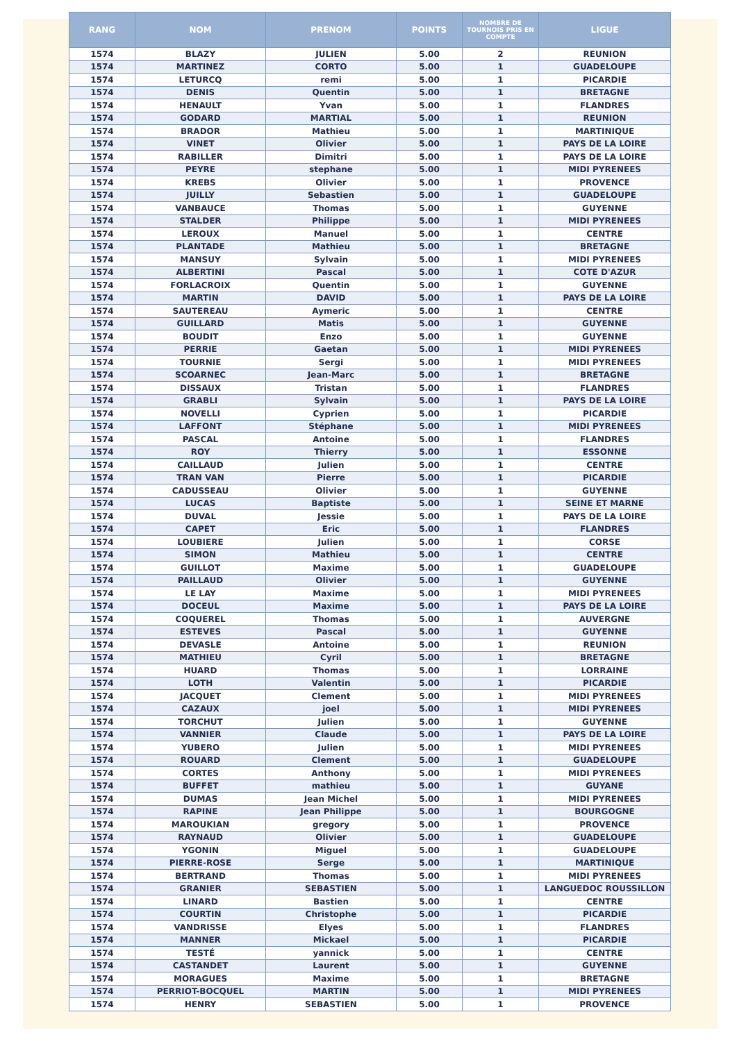| RANG | NOM | PRENOM | POINTS | NOMBRE DE TOURNOIS PRIS EN COMPTE | LIGUE |
| --- | --- | --- | --- | --- | --- |
| 1574 | BLAZY | JULIEN | 5.00 | 2 | REUNION |
| 1574 | MARTINEZ | CORTO | 5.00 | 1 | GUADELOUPE |
| 1574 | LETURCQ | remi | 5.00 | 1 | PICARDIE |
| 1574 | DENIS | Quentin | 5.00 | 1 | BRETAGNE |
| 1574 | HENAULT | Yvan | 5.00 | 1 | FLANDRES |
| 1574 | GODARD | MARTIAL | 5.00 | 1 | REUNION |
| 1574 | BRADOR | Mathieu | 5.00 | 1 | MARTINIQUE |
| 1574 | VINET | Olivier | 5.00 | 1 | PAYS DE LA LOIRE |
| 1574 | RABILLER | Dimitri | 5.00 | 1 | PAYS DE LA LOIRE |
| 1574 | PEYRE | stephane | 5.00 | 1 | MIDI PYRENEES |
| 1574 | KREBS | Olivier | 5.00 | 1 | PROVENCE |
| 1574 | JUILLY | Sebastien | 5.00 | 1 | GUADELOUPE |
| 1574 | VANBAUCE | Thomas | 5.00 | 1 | GUYENNE |
| 1574 | STALDER | Philippe | 5.00 | 1 | MIDI PYRENEES |
| 1574 | LEROUX | Manuel | 5.00 | 1 | CENTRE |
| 1574 | PLANTADE | Mathieu | 5.00 | 1 | BRETAGNE |
| 1574 | MANSUY | Sylvain | 5.00 | 1 | MIDI PYRENEES |
| 1574 | ALBERTINI | Pascal | 5.00 | 1 | COTE D'AZUR |
| 1574 | FORLACROIX | Quentin | 5.00 | 1 | GUYENNE |
| 1574 | MARTIN | DAVID | 5.00 | 1 | PAYS DE LA LOIRE |
| 1574 | SAUTEREAU | Aymeric | 5.00 | 1 | CENTRE |
| 1574 | GUILLARD | Matis | 5.00 | 1 | GUYENNE |
| 1574 | BOUDIT | Enzo | 5.00 | 1 | GUYENNE |
| 1574 | PERRIE | Gaetan | 5.00 | 1 | MIDI PYRENEES |
| 1574 | TOURNIE | Sergi | 5.00 | 1 | MIDI PYRENEES |
| 1574 | SCOARNEC | Jean-Marc | 5.00 | 1 | BRETAGNE |
| 1574 | DISSAUX | Tristan | 5.00 | 1 | FLANDRES |
| 1574 | GRABLI | Sylvain | 5.00 | 1 | PAYS DE LA LOIRE |
| 1574 | NOVELLI | Cyprien | 5.00 | 1 | PICARDIE |
| 1574 | LAFFONT | Stéphane | 5.00 | 1 | MIDI PYRENEES |
| 1574 | PASCAL | Antoine | 5.00 | 1 | FLANDRES |
| 1574 | ROY | Thierry | 5.00 | 1 | ESSONNE |
| 1574 | CAILLAUD | Julien | 5.00 | 1 | CENTRE |
| 1574 | TRAN VAN | Pierre | 5.00 | 1 | PICARDIE |
| 1574 | CADUSSEAU | Olivier | 5.00 | 1 | GUYENNE |
| 1574 | LUCAS | Baptiste | 5.00 | 1 | SEINE ET MARNE |
| 1574 | DUVAL | Jessie | 5.00 | 1 | PAYS DE LA LOIRE |
| 1574 | CAPET | Eric | 5.00 | 1 | FLANDRES |
| 1574 | LOUBIERE | Julien | 5.00 | 1 | CORSE |
| 1574 | SIMON | Mathieu | 5.00 | 1 | CENTRE |
| 1574 | GUILLOT | Maxime | 5.00 | 1 | GUADELOUPE |
| 1574 | PAILLAUD | Olivier | 5.00 | 1 | GUYENNE |
| 1574 | LE LAY | Maxime | 5.00 | 1 | MIDI PYRENEES |
| 1574 | DOCEUL | Maxime | 5.00 | 1 | PAYS DE LA LOIRE |
| 1574 | COQUEREL | Thomas | 5.00 | 1 | AUVERGNE |
| 1574 | ESTEVES | Pascal | 5.00 | 1 | GUYENNE |
| 1574 | DEVASLE | Antoine | 5.00 | 1 | REUNION |
| 1574 | MATHIEU | Cyril | 5.00 | 1 | BRETAGNE |
| 1574 | HUARD | Thomas | 5.00 | 1 | LORRAINE |
| 1574 | LOTH | Valentin | 5.00 | 1 | PICARDIE |
| 1574 | JACQUET | Clement | 5.00 | 1 | MIDI PYRENEES |
| 1574 | CAZAUX | joel | 5.00 | 1 | MIDI PYRENEES |
| 1574 | TORCHUT | Julien | 5.00 | 1 | GUYENNE |
| 1574 | VANNIER | Claude | 5.00 | 1 | PAYS DE LA LOIRE |
| 1574 | YUBERO | Julien | 5.00 | 1 | MIDI PYRENEES |
| 1574 | ROUARD | Clement | 5.00 | 1 | GUADELOUPE |
| 1574 | CORTES | Anthony | 5.00 | 1 | MIDI PYRENEES |
| 1574 | BUFFET | mathieu | 5.00 | 1 | GUYANE |
| 1574 | DUMAS | Jean Michel | 5.00 | 1 | MIDI PYRENEES |
| 1574 | RAPINE | Jean Philippe | 5.00 | 1 | BOURGOGNE |
| 1574 | MAROUKIAN | gregory | 5.00 | 1 | PROVENCE |
| 1574 | RAYNAUD | Olivier | 5.00 | 1 | GUADELOUPE |
| 1574 | YGONIN | Miguel | 5.00 | 1 | GUADELOUPE |
| 1574 | PIERRE-ROSE | Serge | 5.00 | 1 | MARTINIQUE |
| 1574 | BERTRAND | Thomas | 5.00 | 1 | MIDI PYRENEES |
| 1574 | GRANIER | SEBASTIEN | 5.00 | 1 | LANGUEDOC ROUSSILLON |
| 1574 | LINARD | Bastien | 5.00 | 1 | CENTRE |
| 1574 | COURTIN | Christophe | 5.00 | 1 | PICARDIE |
| 1574 | VANDRISSE | Elyes | 5.00 | 1 | FLANDRES |
| 1574 | MANNER | Mickael | 5.00 | 1 | PICARDIE |
| 1574 | TESTÉ | yannick | 5.00 | 1 | CENTRE |
| 1574 | CASTANDET | Laurent | 5.00 | 1 | GUYENNE |
| 1574 | MORAGUES | Maxime | 5.00 | 1 | BRETAGNE |
| 1574 | PERRIOT-BOCQUEL | MARTIN | 5.00 | 1 | MIDI PYRENEES |
| 1574 | HENRY | SEBASTIEN | 5.00 | 1 | PROVENCE |